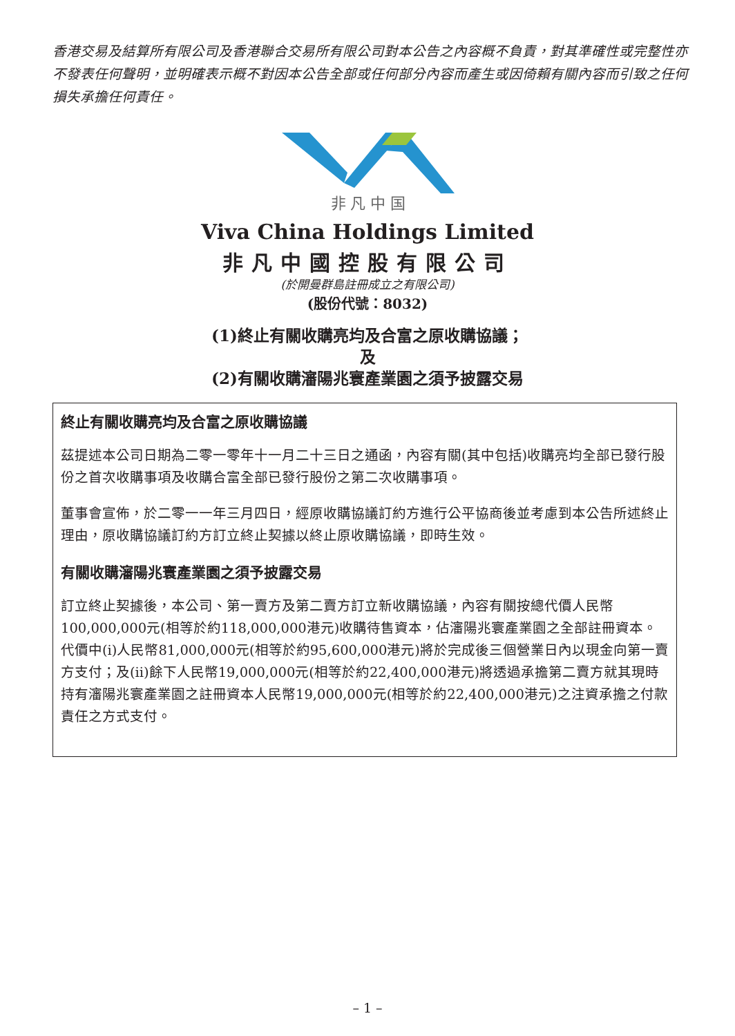香港交易及結算所有限公司及香港聯合交易所有限公司對本公告之內容概不負責，對其準確性或完整性亦不發表任何聲明，並明確表示概不對因本公告全部或任何部分內容而產生或因倚賴有關內容而引致之任何損失承擔任何責任。
非 凡 中 国
Viva China Holdings Limited
非凡中國控股有限公司
(於開曼群島註冊成立之有限公司)
(股份代號：8032)
(1)終止有關收購亮均及合富之原收購協議；
及
(2)有關收購瀋陽兆寰產業園之須予披露交易
終止有關收購亮均及合富之原收購協議
茲提述本公司日期為二零一零年十一月二十三日之通函，內容有關(其中包括)收購亮均全部已發行股份之首次收購事項及收購合富全部已發行股份之第二次收購事項。
董事會宣佈，於二零一一年三月四日，經原收購協議訂約方進行公平協商後並考慮到本公告所述終止理由，原收購協議訂約方訂立終止契據以終止原收購協議，即時生效。
有關收購瀋陽兆寰產業園之須予披露交易
訂立終止契據後，本公司、第一賣方及第二賣方訂立新收購協議，內容有關按總代價人民幣100,000,000元(相等於約118,000,000港元)收購待售資本，佔瀋陽兆寰產業園之全部註冊資本。代價中(i)人民幣81,000,000元(相等於約95,600,000港元)將於完成後三個營業日內以現金向第一賣方支付；及(ii)餘下人民幣19,000,000元(相等於約22,400,000港元)將透過承擔第二賣方就其現時持有瀋陽兆寰產業園之註冊資本人民幣19,000,000元(相等於約22,400,000港元)之注資承擔之付款責任之方式支付。
– 1 –